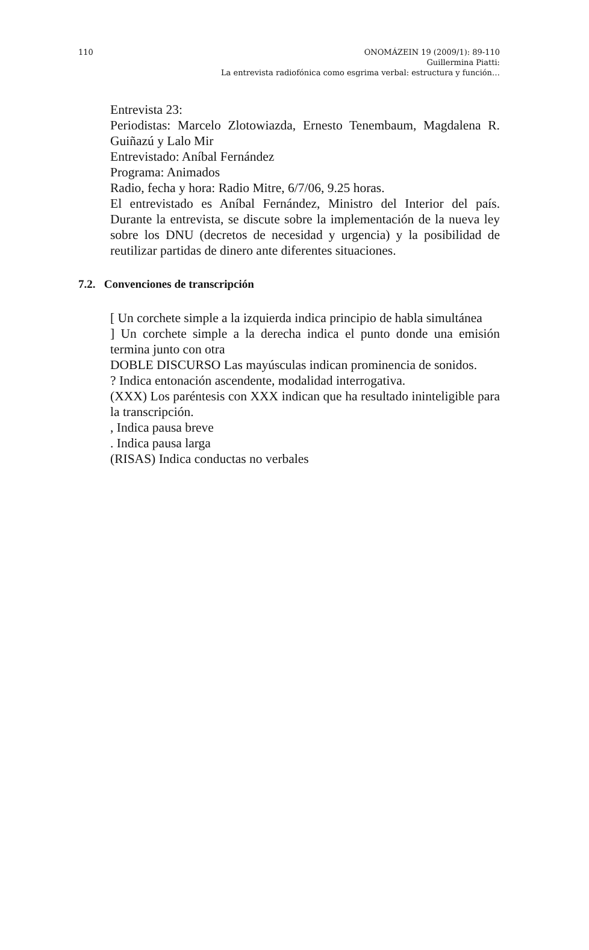110 ONOMÁZEIN 19 (2009/1): 89-110
Guillermina Piatti:
La entrevista radiofónica como esgrima verbal: estructura y función…
Entrevista 23:
Periodistas: Marcelo Zlotowiazda, Ernesto Tenembaum, Magdalena R. Guiñazú y Lalo Mir
Entrevistado: Aníbal Fernández
Programa: Animados
Radio, fecha y hora: Radio Mitre, 6/7/06, 9.25 horas.
El entrevistado es Aníbal Fernández, Ministro del Interior del país. Durante la entrevista, se discute sobre la implementación de la nueva ley sobre los DNU (decretos de necesidad y urgencia) y la posibilidad de reutilizar partidas de dinero ante diferentes situaciones.
7.2. Convenciones de transcripción
[ Un corchete simple a la izquierda indica principio de habla simultánea
] Un corchete simple a la derecha indica el punto donde una emisión termina junto con otra
DOBLE DISCURSO Las mayúsculas indican prominencia de sonidos.
? Indica entonación ascendente, modalidad interrogativa.
(XXX) Los paréntesis con XXX indican que ha resultado ininteligible para la transcripción.
, Indica pausa breve
. Indica pausa larga
(RISAS) Indica conductas no verbales